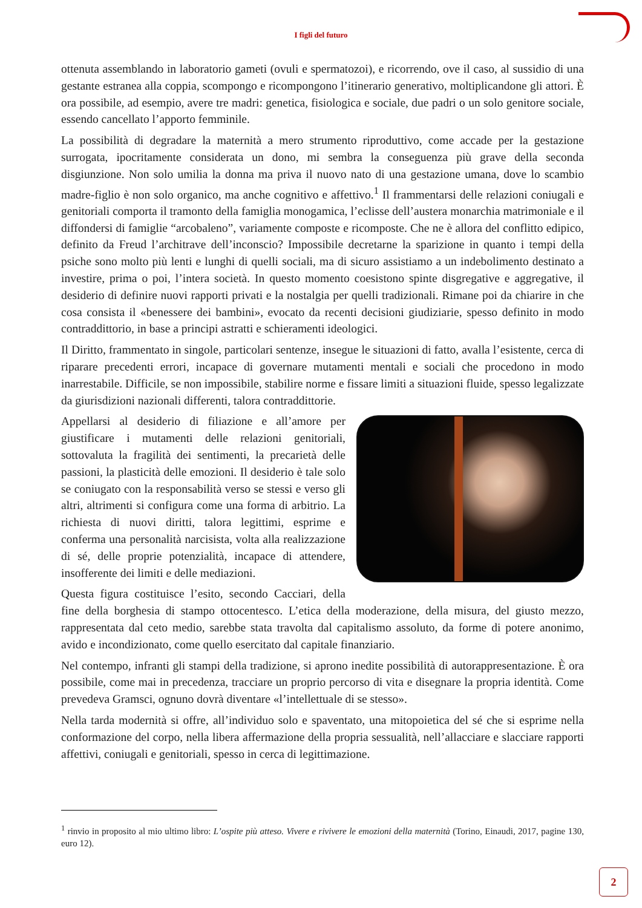I figli del futuro
ottenuta assemblando in laboratorio gameti (ovuli e spermatozoi), e ricorrendo, ove il caso, al sussidio di una gestante estranea alla coppia, scompongo e ricompongono l’itinerario generativo, moltiplicandone gli attori. È ora possibile, ad esempio, avere tre madri: genetica, fisiologica e sociale, due padri o un solo genitore sociale, essendo cancellato l’apporto femminile.
La possibilità di degradare la maternità a mero strumento riproduttivo, come accade per la gestazione surrogata, ipocritamente considerata un dono, mi sembra la conseguenza più grave della seconda disgiunzione. Non solo umilia la donna ma priva il nuovo nato di una gestazione umana, dove lo scambio madre-figlio è non solo organico, ma anche cognitivo e affettivo.<sup>1</sup> Il frammentarsi delle relazioni coniugali e genitoriali comporta il tramonto della famiglia monogamica, l’eclisse dell’austera monarchia matrimoniale e il diffondersi di famiglie “arcobaleno”, variamente composte e ricomposte. Che ne è allora del conflitto edipico, definito da Freud l’architrave dell’inconscio? Impossibile decretarne la sparizione in quanto i tempi della psiche sono molto più lenti e lunghi di quelli sociali, ma di sicuro assistiamo a un indebolimento destinato a investire, prima o poi, l’intera società. In questo momento coesistono spinte disgregative e aggregative, il desiderio di definire nuovi rapporti privati e la nostalgia per quelli tradizionali. Rimane poi da chiarire in che cosa consista il «benessere dei bambini», evocato da recenti decisioni giudiziarie, spesso definito in modo contraddittorio, in base a principi astratti e schieramenti ideologici.
Il Diritto, frammentato in singole, particolari sentenze, insegue le situazioni di fatto, avalla l’esistente, cerca di riparare precedenti errori, incapace di governare mutamenti mentali e sociali che procedono in modo inarrestabile. Difficile, se non impossibile, stabilire norme e fissare limiti a situazioni fluide, spesso legalizzate da giurisdizioni nazionali differenti, talora contraddittorie.
Appellarsi al desiderio di filiazione e all’amore per giustificare i mutamenti delle relazioni genitoriali, sottovaluta la fragilità dei sentimenti, la precarietà delle passioni, la plasticità delle emozioni. Il desiderio è tale solo se coniugato con la responsabilità verso se stessi e verso gli altri, altrimenti si configura come una forma di arbitrio. La richiesta di nuovi diritti, talora legittimi, esprime e conferma una personalità narcisista, volta alla realizzazione di sé, delle proprie potenzialità, incapace di attendere, insofferente dei limiti e delle mediazioni.
Questa figura costituisce l’esito, secondo Cacciari, della fine della borghesia di stampo ottocentesco. L’etica della moderazione, della misura, del giusto mezzo, rappresentata dal ceto medio, sarebbe stata travolta dal capitalismo assoluto, da forme di potere anonimo, avido e incondizionato, come quello esercitato dal capitale finanziario.
Nel contempo, infranti gli stampi della tradizione, si aprono inedite possibilità di autorappresentazione. È ora possibile, come mai in precedenza, tracciare un proprio percorso di vita e disegnare la propria identità. Come prevedeva Gramsci, ognuno dovrà diventare «l’intellettuale di se stesso».
Nella tarda modernità si offre, all’individuo solo e spaventato, una mitopoietica del sé che si esprime nella conformazione del corpo, nella libera affermazione della propria sessualità, nell’allacciare e slacciare rapporti affettivi, coniugali e genitoriali, spesso in cerca di legittimazione.
<sup>1</sup> rinvio in proposito al mio ultimo libro: L’ospite più atteso. Vivere e rivivere le emozioni della maternità (Torino, Einaudi, 2017, pagine 130, euro 12).
2